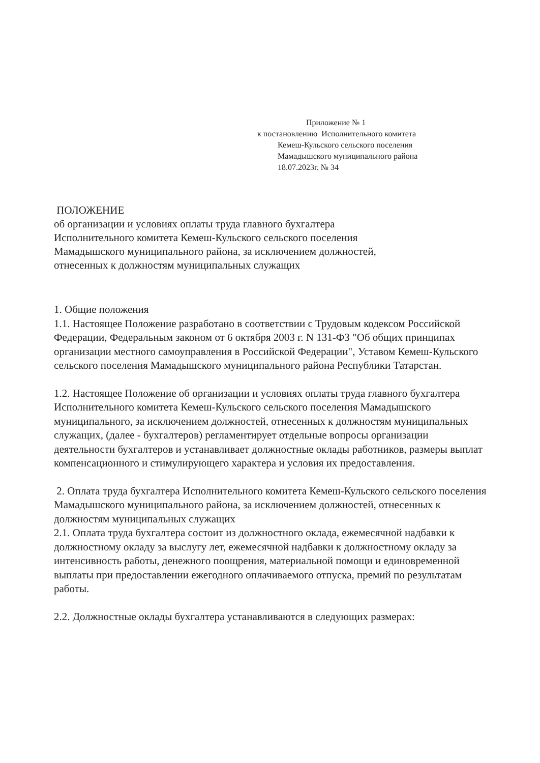Приложение № 1
к постановлению Исполнительного комитета
Кемеш-Кульского сельского поселения
Мамадышского муниципального района
18.07.2023г. № 34
ПОЛОЖЕНИЕ
об организации и условиях оплаты труда главного бухгалтера
Исполнительного комитета Кемеш-Кульского сельского поселения
Мамадышского муниципального района, за исключением должностей,
отнесенных к должностям муниципальных служащих
1. Общие положения
1.1. Настоящее Положение разработано в соответствии с Трудовым кодексом Российской Федерации, Федеральным законом от 6 октября 2003 г. N 131-ФЗ "Об общих принципах организации местного самоуправления в Российской Федерации", Уставом Кемеш-Кульского сельского поселения Мамадышского муниципального района Республики Татарстан.
1.2. Настоящее Положение об организации и условиях оплаты труда главного бухгалтера Исполнительного комитета Кемеш-Кульского сельского поселения Мамадышского муниципального, за исключением должностей, отнесенных к должностям муниципальных служащих, (далее - бухгалтеров) регламентирует отдельные вопросы организации деятельности бухгалтеров и устанавливает должностные оклады работников, размеры выплат компенсационного и стимулирующего характера и условия их предоставления.
2. Оплата труда бухгалтера Исполнительного комитета Кемеш-Кульского сельского поселения Мамадышского муниципального района, за исключением должностей, отнесенных к должностям муниципальных служащих
2.1. Оплата труда бухгалтера состоит из должностного оклада, ежемесячной надбавки к должностному окладу за выслугу лет, ежемесячной надбавки к должностному окладу за интенсивность работы, денежного поощрения, материальной помощи и единовременной выплаты при предоставлении ежегодного оплачиваемого отпуска, премий по результатам работы.
2.2. Должностные оклады бухгалтера устанавливаются в следующих размерах: